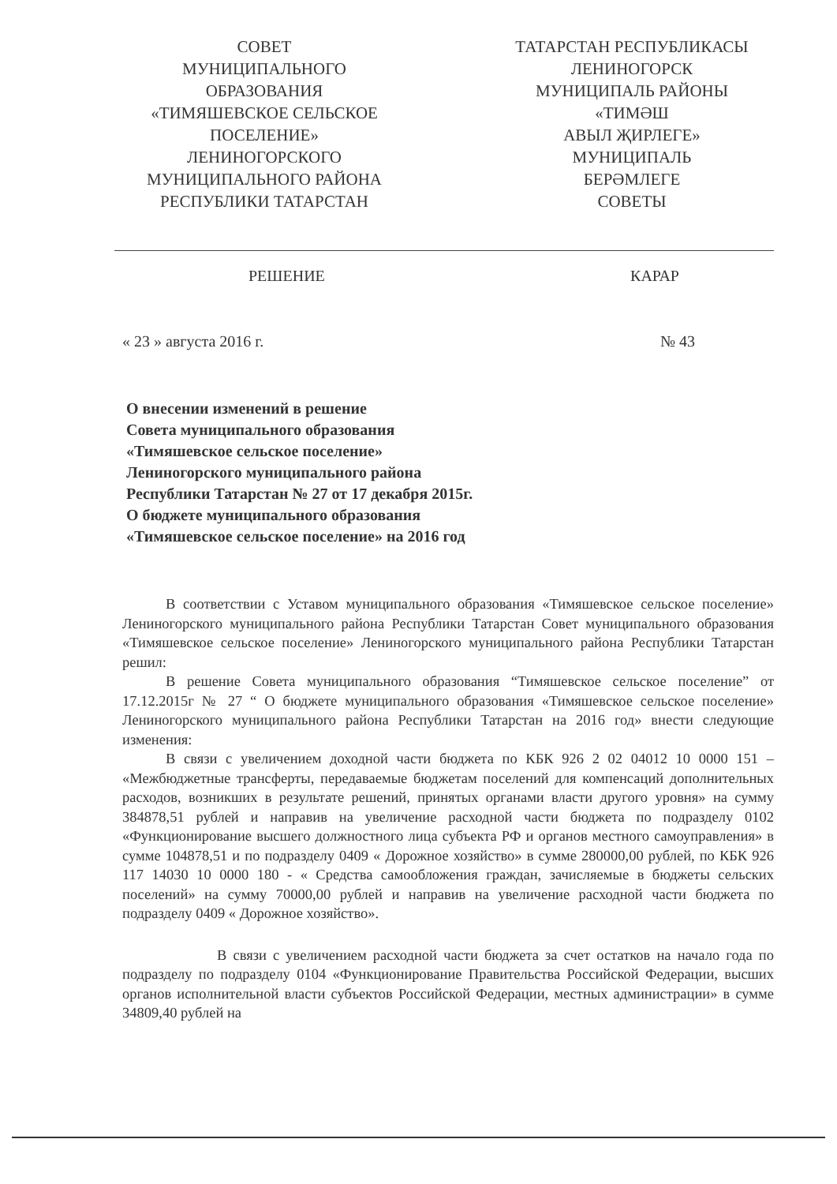СОВЕТ
МУНИЦИПАЛЬНОГО
ОБРАЗОВАНИЯ
«ТИМЯШЕВСКОЕ СЕЛЬСКОЕ
ПОСЕЛЕНИЕ»
ЛЕНИНОГОРСКОГО
МУНИЦИПАЛЬНОГО РАЙОНА
РЕСПУБЛИКИ ТАТАРСТАН
ТАТАРСТАН РЕСПУБЛИКАСЫ
ЛЕНИНОГОРСК
МУНИЦИПАЛЬ РАЙОНЫ
«ТИМӘШ
АВЫЛ ҖИРЛЕГЕ»
МУНИЦИПАЛЬ
БЕРӘМЛЕГЕ
СОВЕТЫ
РЕШЕНИЕ КАРАР
« 23 » августа 2016 г. № 43
О внесении изменений в решение
Совета муниципального образования
«Тимяшевское сельское поселение»
Лениногорского муниципального района
Республики Татарстан № 27 от 17 декабря 2015г.
О бюджете муниципального образования
«Тимяшевское сельское поселение» на 2016 год
В соответствии с Уставом муниципального образования «Тимяшевское сельское поселение» Лениногорского муниципального района Республики Татарстан Совет муниципального образования «Тимяшевское сельское поселение» Лениногорского муниципального района Республики Татарстан решил:
В решение Совета муниципального образования “Тимяшевское сельское поселение” от 17.12.2015г № 27 “ О бюджете муниципального образования «Тимяшевское сельское поселение» Лениногорского муниципального района Республики Татарстан на 2016 год» внести следующие изменения:
В связи с увеличением доходной части бюджета по КБК 926 2 02 04012 10 0000 151 – «Межбюджетные трансферты, передаваемые бюджетам поселений для компенсаций дополнительных расходов, возникших в результате решений, принятых органами власти другого уровня» на сумму 384878,51 рублей и направив на увеличение расходной части бюджета по подразделу 0102 «Функционирование высшего должностного лица субъекта РФ и органов местного самоуправления» в сумме 104878,51 и по подразделу 0409 « Дорожное хозяйство» в сумме 280000,00 рублей, по КБК 926 117 14030 10 0000 180 - « Средства самообложения граждан, зачисляемые в бюджеты сельских поселений» на сумму 70000,00 рублей и направив на увеличение расходной части бюджета по подразделу 0409 « Дорожное хозяйство».
В связи с увеличением расходной части бюджета за счет остатков на начало года по подразделу по подразделу 0104 «Функционирование Правительства Российской Федерации, высших органов исполнительной власти субъектов Российской Федерации, местных администрации» в сумме 34809,40 рублей на